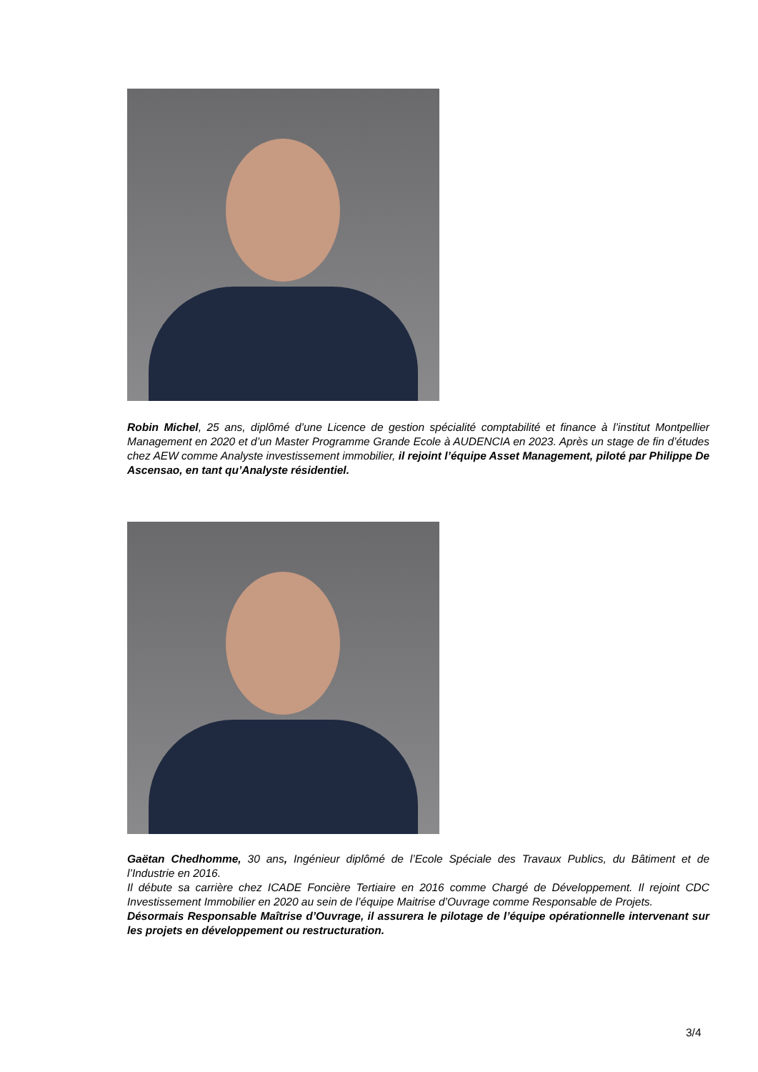Robin Michel, 25 ans, diplômé d’une Licence de gestion spécialité comptabilité et finance à l’institut Montpellier Management en 2020 et d’un Master Programme Grande Ecole à AUDENCIA en 2023. Après un stage de fin d’études chez AEW comme Analyste investissement immobilier, il rejoint l’équipe Asset Management, piloté par Philippe De Ascensao, en tant qu’Analyste résidentiel.
Gaëtan Chedhomme, 30 ans, Ingénieur diplômé de l’Ecole Spéciale des Travaux Publics, du Bâtiment et de l’Industrie en 2016.
Il débute sa carrière chez ICADE Foncière Tertiaire en 2016 comme Chargé de Développement. Il rejoint CDC Investissement Immobilier en 2020 au sein de l’équipe Maitrise d’Ouvrage comme Responsable de Projets.
Désormais Responsable Maîtrise d’Ouvrage, il assurera le pilotage de l’équipe opérationnelle intervenant sur les projets en développement ou restructuration.
3/4